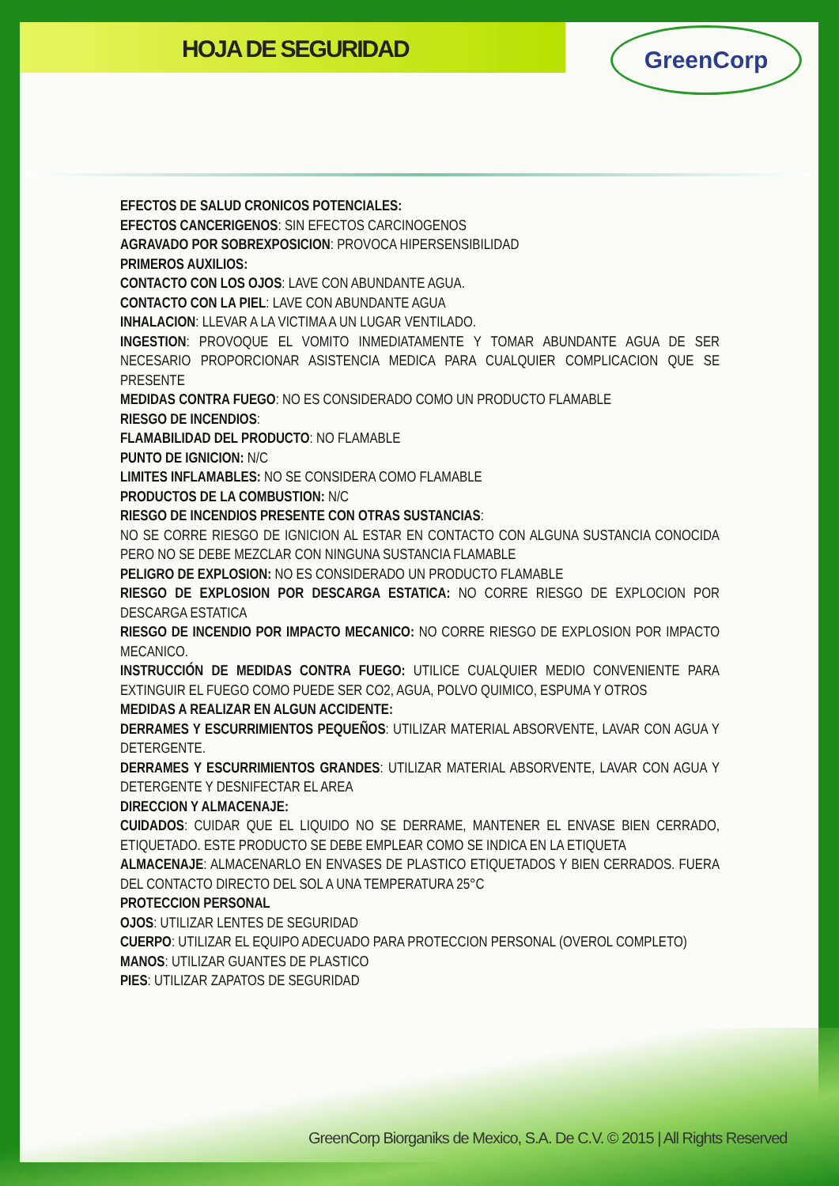HOJA DE SEGURIDAD
GreenCorp
EFECTOS DE SALUD CRONICOS POTENCIALES:
EFECTOS CANCERIGENOS: SIN EFECTOS CARCINOGENOS
AGRAVADO POR SOBREXPOSICION: PROVOCA HIPERSENSIBILIDAD
PRIMEROS AUXILIOS:
CONTACTO CON LOS OJOS: LAVE CON ABUNDANTE AGUA.
CONTACTO CON LA PIEL: LAVE CON ABUNDANTE AGUA
INHALACION: LLEVAR A LA VICTIMA A UN LUGAR VENTILADO.
INGESTION: PROVOQUE EL VOMITO INMEDIATAMENTE Y TOMAR ABUNDANTE AGUA DE SER NECESARIO PROPORCIONAR ASISTENCIA MEDICA PARA CUALQUIER COMPLICACION QUE SE PRESENTE
MEDIDAS CONTRA FUEGO: NO ES CONSIDERADO COMO UN PRODUCTO FLAMABLE
RIESGO DE INCENDIOS:
FLAMABILIDAD DEL PRODUCTO: NO FLAMABLE
PUNTO DE IGNICION: N/C
LIMITES INFLAMABLES: NO SE CONSIDERA COMO FLAMABLE
PRODUCTOS DE LA COMBUSTION: N/C
RIESGO DE INCENDIOS PRESENTE CON OTRAS SUSTANCIAS:
NO SE CORRE RIESGO DE IGNICION AL ESTAR EN CONTACTO CON ALGUNA SUSTANCIA CONOCIDA PERO NO SE DEBE MEZCLAR CON NINGUNA SUSTANCIA FLAMABLE
PELIGRO DE EXPLOSION: NO ES CONSIDERADO UN PRODUCTO FLAMABLE
RIESGO DE EXPLOSION POR DESCARGA ESTATICA: NO CORRE RIESGO DE EXPLOCION POR DESCARGA ESTATICA
RIESGO DE INCENDIO POR IMPACTO MECANICO: NO CORRE RIESGO DE EXPLOSION POR IMPACTO MECANICO.
INSTRUCCIÓN DE MEDIDAS CONTRA FUEGO: UTILICE CUALQUIER MEDIO CONVENIENTE PARA EXTINGUIR EL FUEGO COMO PUEDE SER CO2, AGUA, POLVO QUIMICO, ESPUMA Y OTROS
MEDIDAS A REALIZAR EN ALGUN ACCIDENTE:
DERRAMES Y ESCURRIMIENTOS PEQUEÑOS: UTILIZAR MATERIAL ABSORVENTE, LAVAR CON AGUA Y DETERGENTE.
DERRAMES Y ESCURRIMIENTOS GRANDES: UTILIZAR MATERIAL ABSORVENTE, LAVAR CON AGUA Y DETERGENTE Y DESNIFECTAR EL AREA
DIRECCION Y ALMACENAJE:
CUIDADOS: CUIDAR QUE EL LIQUIDO NO SE DERRAME, MANTENER EL ENVASE BIEN CERRADO, ETIQUETADO. ESTE PRODUCTO SE DEBE EMPLEAR COMO SE INDICA EN LA ETIQUETA
ALMACENAJE: ALMACENARLO EN ENVASES DE PLASTICO ETIQUETADOS Y BIEN CERRADOS. FUERA DEL CONTACTO DIRECTO DEL SOL A UNA TEMPERATURA 25°C
PROTECCION PERSONAL
OJOS: UTILIZAR LENTES DE SEGURIDAD
CUERPO: UTILIZAR EL EQUIPO ADECUADO PARA PROTECCION PERSONAL (OVEROL COMPLETO)
MANOS: UTILIZAR GUANTES DE PLASTICO
PIES: UTILIZAR ZAPATOS DE SEGURIDAD
GreenCorp Biorganiks de Mexico, S.A. De C.V. © 2015 | All Rights Reserved